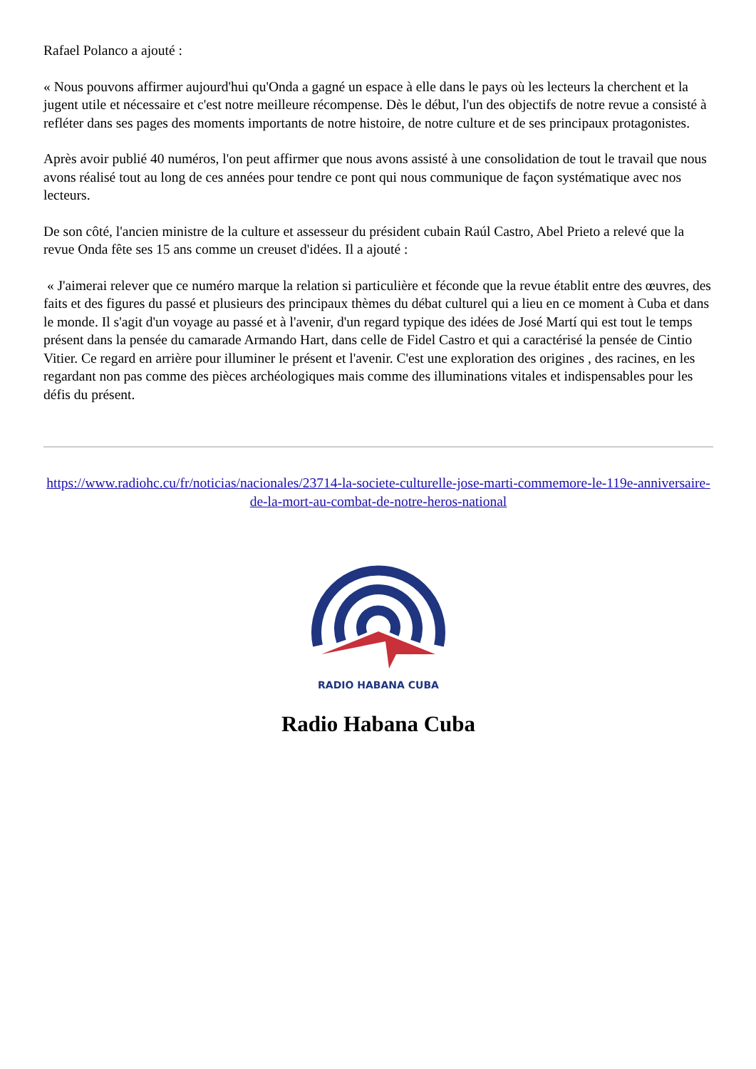Rafael Polanco a ajouté :
« Nous pouvons affirmer aujourd'hui qu'Onda a gagné un espace à elle dans le pays où les lecteurs la cherchent et la jugent utile et nécessaire et c'est notre meilleure récompense. Dès le début, l'un des objectifs de notre revue a consisté à refléter dans ses pages des moments importants de notre histoire, de notre culture et de ses principaux protagonistes.
Après avoir publié 40 numéros, l'on peut affirmer que nous avons assisté à une consolidation de tout le travail que nous avons réalisé tout au long de ces années pour tendre ce pont qui nous communique de façon systématique avec nos lecteurs.
De son côté, l'ancien ministre de la culture et assesseur du président cubain Raúl Castro, Abel Prieto a relevé que la revue Onda fête ses 15 ans comme un creuset d'idées. Il a ajouté :
« J'aimerai relever que ce numéro marque la relation si particulière et féconde que la revue établit entre des œuvres, des faits et des figures du passé et plusieurs des principaux thèmes du débat culturel qui a lieu en ce moment à Cuba et dans le monde. Il s'agit d'un voyage au passé et à l'avenir, d'un regard typique des idées de José Martí qui est tout le temps présent dans la pensée du camarade Armando Hart, dans celle de Fidel Castro et qui a caractérisé la pensée de Cintio Vitier. Ce regard en arrière pour illuminer le présent et l'avenir. C'est une exploration des origines , des racines, en les regardant non pas comme des pièces archéologiques mais comme des illuminations vitales et indispensables pour les défis du présent.
https://www.radiohc.cu/fr/noticias/nacionales/23714-la-societe-culturelle-jose-marti-commemore-le-119e-anniversaire-de-la-mort-au-combat-de-notre-heros-national
RADIO HABANA CUBA
Radio Habana Cuba